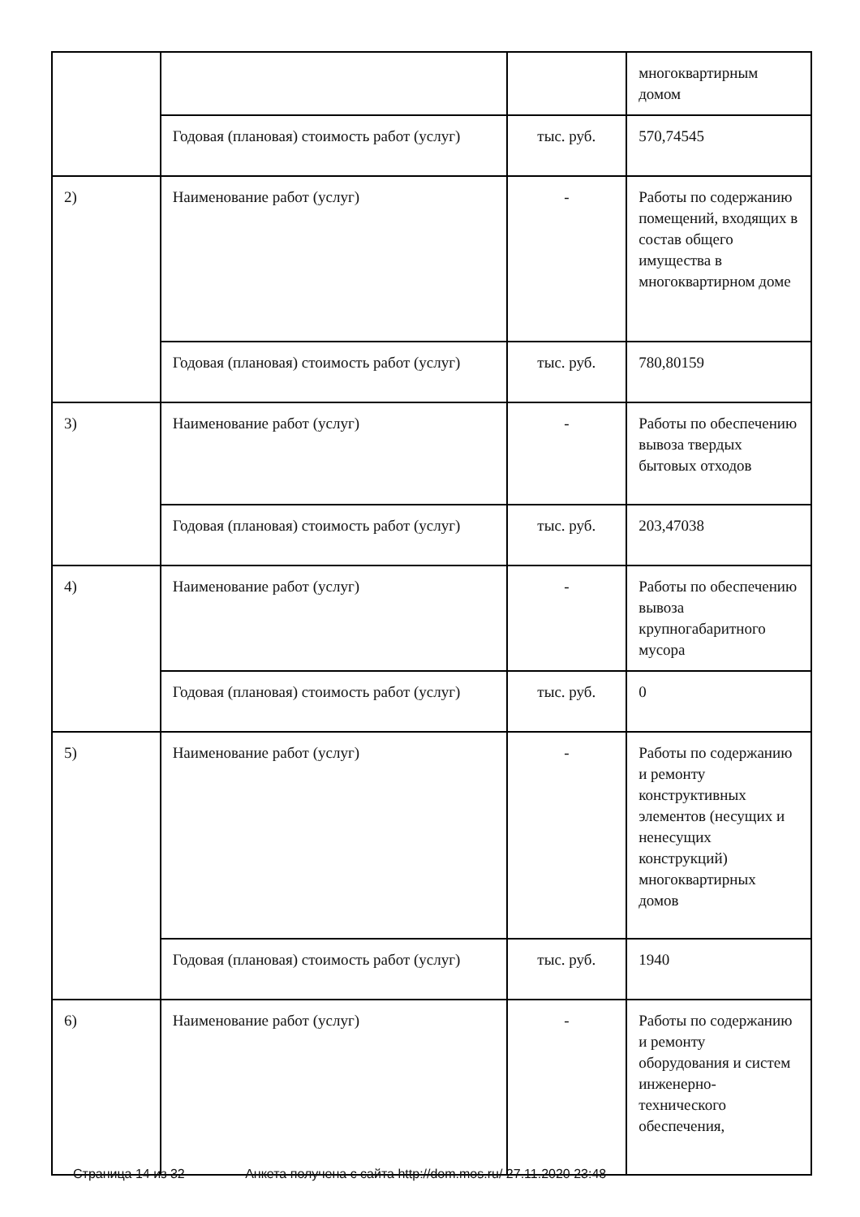| | | | многоквартирным домом |
| | Годовая (плановая) стоимость работ (услуг) | тыс. руб. | 570,74545 |
| 2) | Наименование работ (услуг) | - | Работы по содержанию помещений, входящих в состав общего имущества в многоквартирном доме |
| | Годовая (плановая) стоимость работ (услуг) | тыс. руб. | 780,80159 |
| 3) | Наименование работ (услуг) | - | Работы по обеспечению вывоза твердых бытовых отходов |
| | Годовая (плановая) стоимость работ (услуг) | тыс. руб. | 203,47038 |
| 4) | Наименование работ (услуг) | - | Работы по обеспечению вывоза крупногабаритного мусора |
| | Годовая (плановая) стоимость работ (услуг) | тыс. руб. | 0 |
| 5) | Наименование работ (услуг) | - | Работы по содержанию и ремонту конструктивных элементов (несущих и ненесущих конструкций) многоквартирных домов |
| | Годовая (плановая) стоимость работ (услуг) | тыс. руб. | 1940 |
| 6) | Наименование работ (услуг) | - | Работы по содержанию и ремонту оборудования и систем инженерно-технического обеспечения, |
Страница 14 из 32 Анкета получена с сайта http://dom.mos.ru/ 27.11.2020 23:48